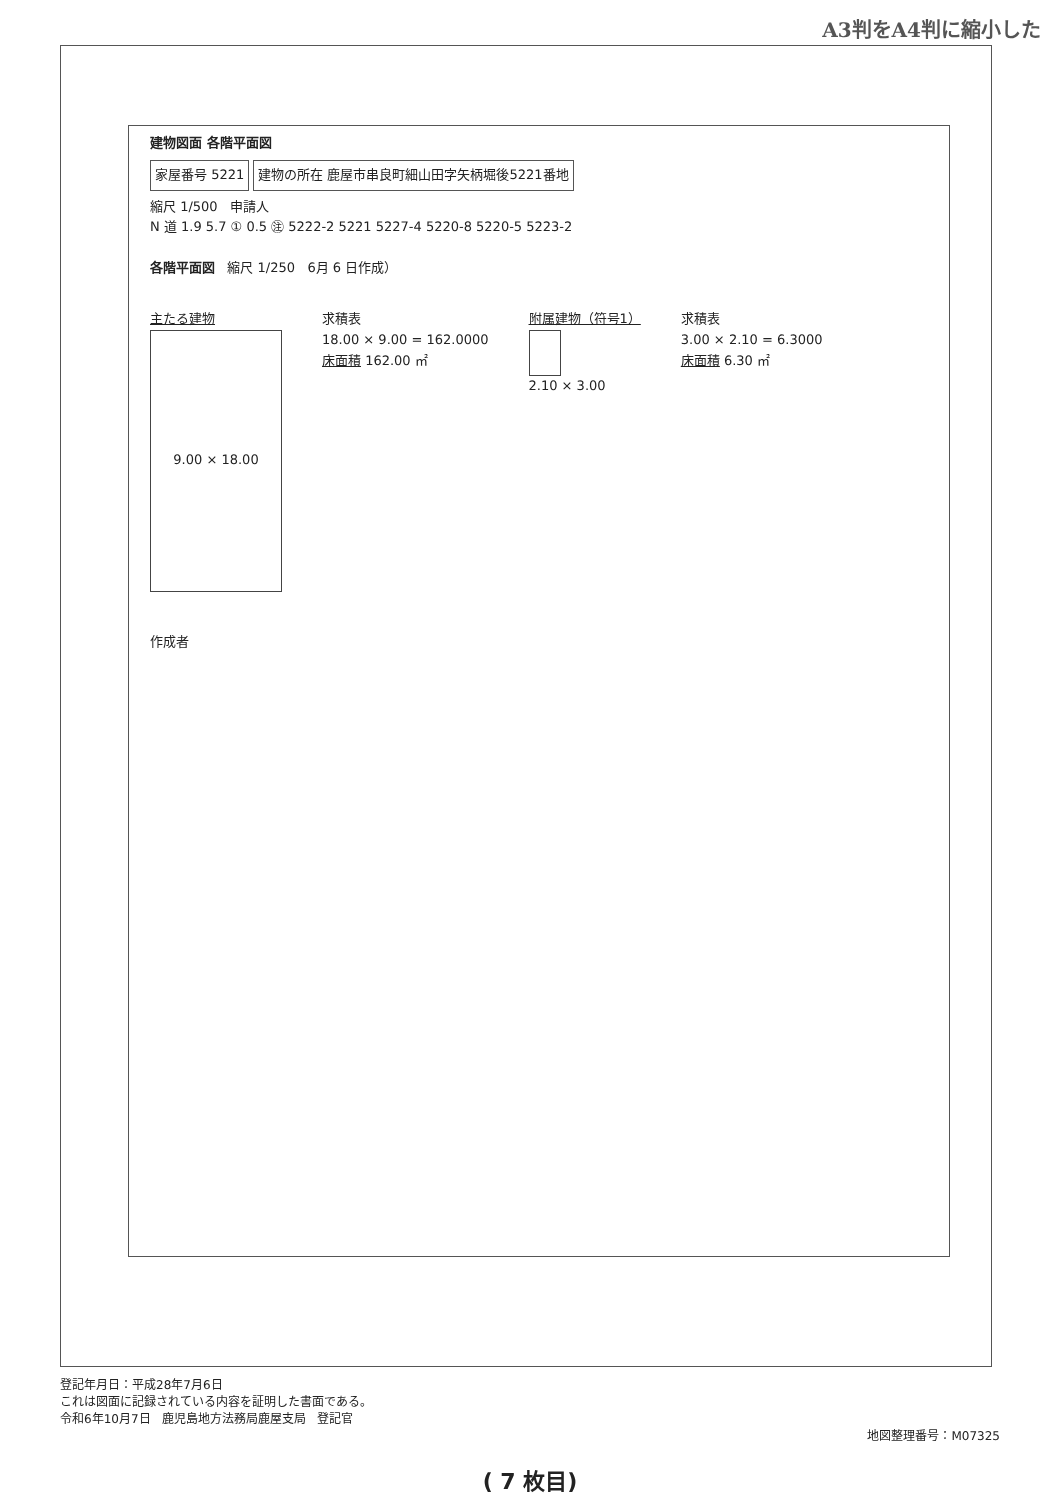A3判をA4判に縮小した
建物図面 各階平面図
家屋番号 5221
建物の所在 鹿屋市串良町細山田字矢柄堀後5221番地
縮尺 1/500 申請人
N 道 1.9 5.7 ① 0.5 ㊟ 5222-2 5221 5227-4 5220-8 5220-5 5223-2
各階平面図 縮尺 1/250 6月 6 日作成）
主たる建物
9.00 × 18.00
求積表
18.00 × 9.00 = 162.0000
床面積 162.00 ㎡
附属建物（符号1）
2.10 × 3.00
求積表
3.00 × 2.10 = 6.3000
床面積 6.30 ㎡
作成者
登記年月日：平成28年7月6日
これは図面に記録されている内容を証明した書面である。
令和6年10月7日 鹿児島地方法務局鹿屋支局 登記官
地図整理番号：M07325
( 7 枚目)